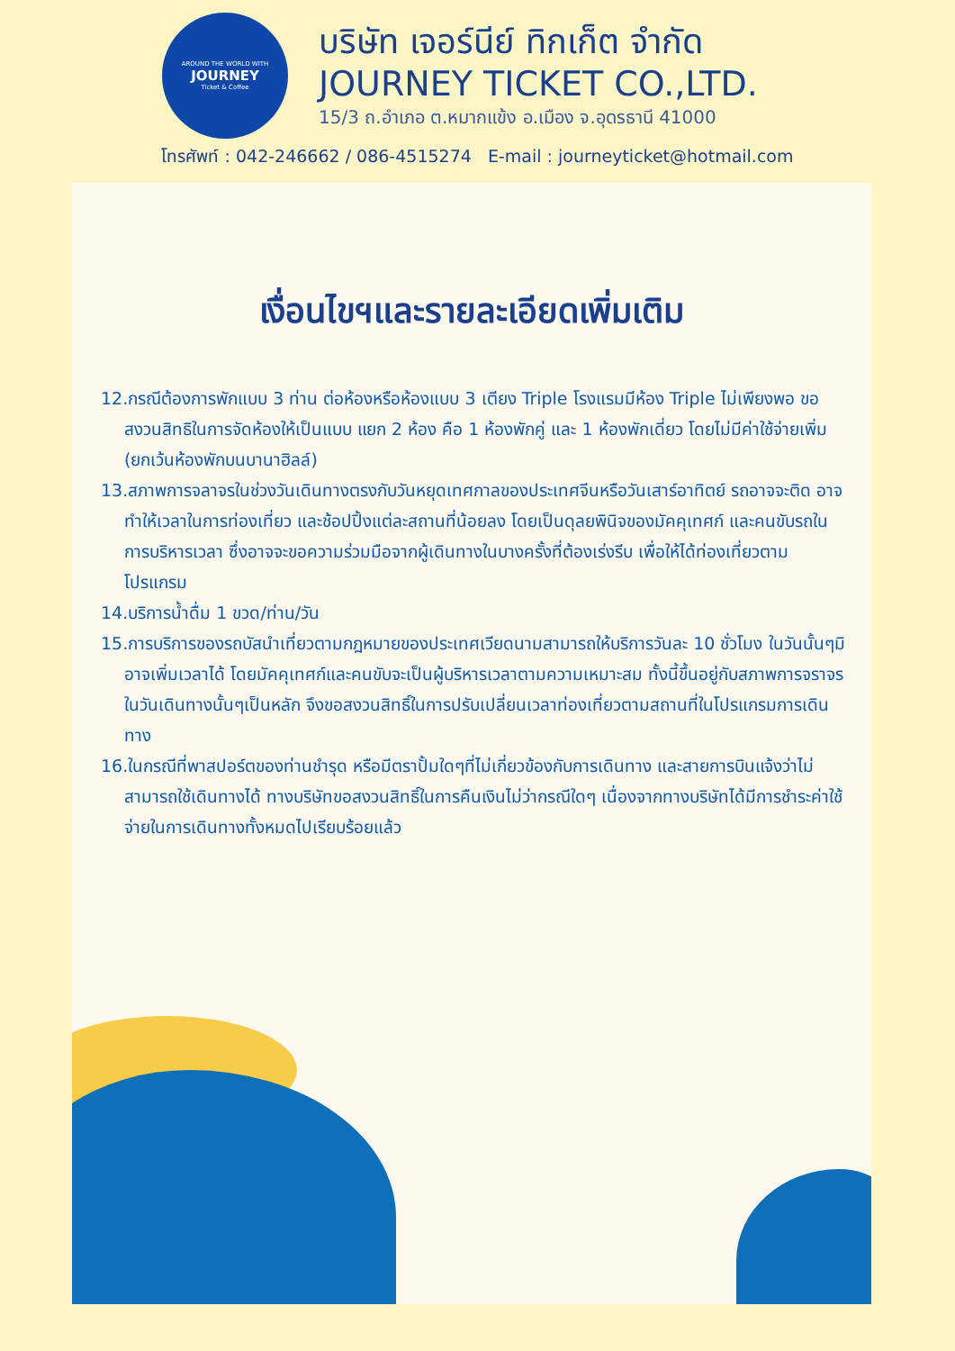AROUND THE WORLD WITH
JOURNEY
Ticket & Coffee
บริษัท เจอร์นีย์ ทิกเก็ต จำกัด
JOURNEY TICKET CO.,LTD.
15/3 ถ.อำเภอ ต.หมากแข้ง อ.เมือง จ.อุดรธานี 41000
โทรศัพท์ : 042-246662 / 086-4515274 E-mail : journeyticket@hotmail.com
เงื่อนไขฯและรายละเอียดเพิ่มเติม
12.กรณีต้องการพักแบบ 3 ท่าน ต่อห้องหรือห้องแบบ 3 เตียง Triple โรงแรมมีห้อง Triple ไม่เพียงพอ ขอสงวนสิทธิในการจัดห้องให้เป็นแบบ แยก 2 ห้อง คือ 1 ห้องพักคู่ และ 1 ห้องพักเดี่ยว โดยไม่มีค่าใช้จ่ายเพิ่ม (ยกเว้นห้องพักบนบานาฮิลล์)
13.สภาพการจลาจรในช่วงวันเดินทางตรงกับวันหยุดเทศกาลของประเทศจีนหรือวันเสาร์อาทิตย์ รถอาจจะติด อาจทำให้เวลาในการท่องเที่ยว และช้อปปิ้งแต่ละสถานที่น้อยลง โดยเป็นดุลยพินิจของมัคคุเทศก์ และคนขับรถในการบริหารเวลา ซึ่งอาจจะขอความร่วมมือจากผู้เดินทางในบางครั้งที่ต้องเร่งรีบ เพื่อให้ได้ท่องเที่ยวตามโปรแกรม
14.บริการน้ำดื่ม 1 ขวด/ท่าน/วัน
15.การบริการของรถบัสนำเที่ยวตามกฎหมายของประเทศเวียดนามสามารถให้บริการวันละ 10 ชั่วโมง ในวันนั้นๆมิอาจเพิ่มเวลาได้ โดยมัคคุเทศก์และคนขับจะเป็นผู้บริหารเวลาตามความเหมาะสม ทั้งนี้ขึ้นอยู่กับสภาพการจราจรในวันเดินทางนั้นๆเป็นหลัก จึงขอสงวนสิทธิ์ในการปรับเปลี่ยนเวลาท่องเที่ยวตามสถานที่ในโปรแกรมการเดินทาง
16.ในกรณีที่พาสปอร์ตของท่านชำรุด หรือมีตราปั้มใดๆที่ไม่เกี่ยวข้องกับการเดินทาง และสายการบินแจ้งว่าไม่สามารถใช้เดินทางได้ ทางบริษัทขอสงวนสิทธิ์ในการคืนเงินไม่ว่ากรณีใดๆ เนื่องจากทางบริษัทได้มีการชำระค่าใช้จ่ายในการเดินทางทั้งหมดไปเรียบร้อยแล้ว